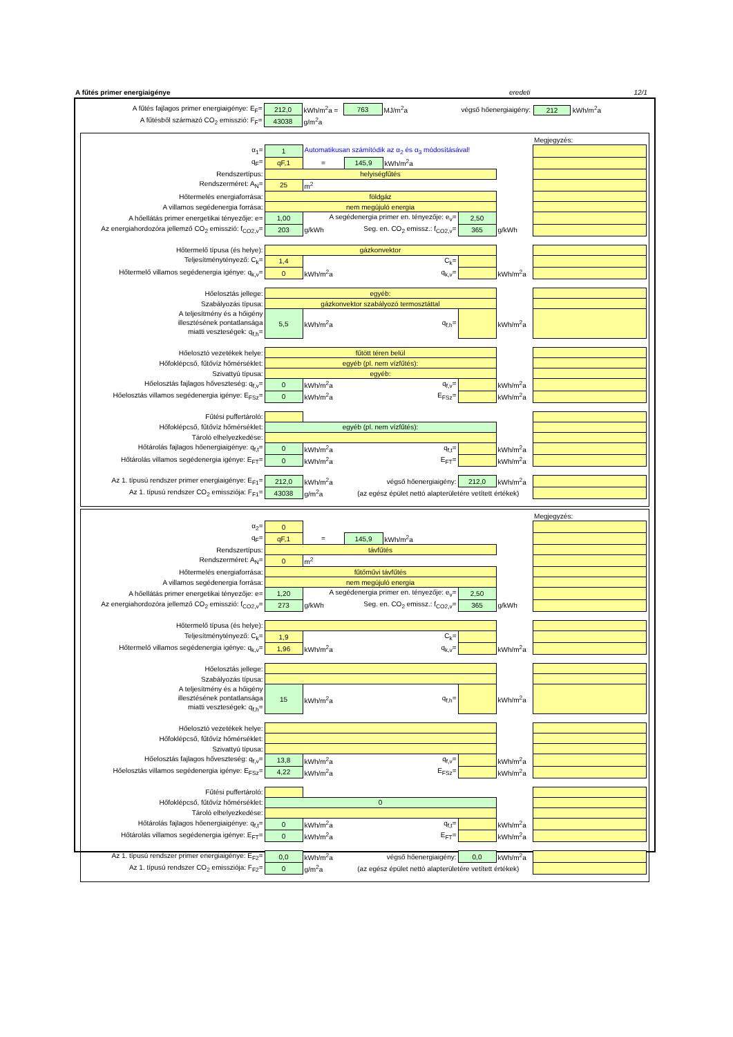A fűtés primer energiaigénye eredeti 12/1
| A fűtés fajlagos primer energiaigénye: E<sub>F</sub>= | 212,0 | kWh/m<sup>2</sup>a = | 763 | MJ/m<sup>2</sup>a | végső hőenergiaigény: | 212 kWh/m<sup>2</sup>a |
| A fűtésből származó CO<sub>2</sub> emisszió: F<sub>F</sub>= | 43038 | g/m<sup>2</sup>a | | | | |
| | | | | | | | Megjegyzés: |
| α<sub>1</sub>= | 1 | Automatikusan számítódik az α<sub>2</sub> és α<sub>3</sub> módosításával! | | | | | |
| q<sub>F</sub>= | qF,1 | = | 145,9 | kWh/m<sup>2</sup>a | | | |
| Rendszertípus: | helyiségfűtés | | | | | | |
| Rendszerméret: A<sub>N</sub>= | 25 | m<sup>2</sup> | | | | | |
| Hőtermelés energiaforrása: | földgáz | | | | | | |
| A villamos segédenergia forrása: | nem megújuló energia | | | | | | |
| A hőellátás primer energetikai tényezője: e= | 1,00 | A segédenergia primer en. tényezője: e<sub>v</sub>= | | | 2,50 | | |
| Az energiahordozóra jellemző CO<sub>2</sub> emisszió: f<sub>CO2,v</sub>= | 203 | g/kWh | Seg. en. CO<sub>2</sub> emissz.: f<sub>CO2,v</sub>= | | 365 | g/kWh | |
| Hőtermelő típusa (és helye): | gázkonvektor | | | | | | |
| Teljesítménytényező: C<sub>k</sub>= | 1,4 | C<sub>k</sub>= | | | | | |
| Hőtermelő villamos segédenergia igénye: q<sub>k,v</sub>= | 0 | kWh/m<sup>2</sup>a | q<sub>k,v</sub>= | | | kWh/m<sup>2</sup>a | |
| Hőelosztás jellege: | egyéb: | | | | | | |
| Szabályozás típusa: | gázkonvektor szabályozó termosztáttal | | | | | | |
| A teljesítmény és a hőigény illesztésének pontatlansága miatti veszteségek: q<sub>f,h</sub>= | 5,5 | kWh/m<sup>2</sup>a | q<sub>f,h</sub>= | | | kWh/m<sup>2</sup>a | |
| Hőelosztó vezetékek helye: | fűtött téren belül | | | | | | |
| Hőfoklépcső, fűtővíz hőmérséklet: | egyéb (pl. nem vízfűtés): | | | | | | |
| Szivattyú típusa: | egyéb: | | | | | | |
| Hőelosztás fajlagos hőveszteség: q<sub>f,v</sub>= | 0 | kWh/m<sup>2</sup>a | q<sub>f,v</sub>= | | | kWh/m<sup>2</sup>a | |
| Hőelosztás villamos segédenergia igénye: E<sub>FSz</sub>= | 0 | kWh/m<sup>2</sup>a | E<sub>FSz</sub>= | | | kWh/m<sup>2</sup>a | |
| Fűtési puffertároló: | | | | | | | |
| Hőfoklépcső, fűtővíz hőmérséklet: | egyéb (pl. nem vízfűtés): | | | | | | |
| Tároló elhelyezkedése: | | | | | | | |
| Hőtárolás fajlagos hőenergiaigénye: q<sub>f,t</sub>= | 0 | kWh/m<sup>2</sup>a | q<sub>f,t</sub>= | | | kWh/m<sup>2</sup>a | |
| Hőtárolás villamos segédenergia igénye: E<sub>FT</sub>= | 0 | kWh/m<sup>2</sup>a | E<sub>FT</sub>= | | | kWh/m<sup>2</sup>a | |
| Az 1. típusú rendszer primer energiaigénye: E<sub>F1</sub>= | 212,0 | kWh/m<sup>2</sup>a | végső hőenergiaigény: | | 212,0 | kWh/m<sup>2</sup>a | |
| Az 1. típusú rendszer CO<sub>2</sub> emissziója: F<sub>F1</sub>= | 43038 | g/m<sup>2</sup>a | (az egész épület nettó alapterületére vetített értékek) | | | | |
| | | | | | | | Megjegyzés: |
| α<sub>2</sub>= | 0 | | | | | | |
| q<sub>F</sub>= | qF,1 | = | 145,9 | kWh/m<sup>2</sup>a | | | |
| Rendszertípus: | távfűtés | | | | | | |
| Rendszerméret: A<sub>N</sub>= | 0 | m<sup>2</sup> | | | | | |
| Hőtermelés energiaforrása: | fűtőművi távfűtés | | | | | | |
| A villamos segédenergia forrása: | nem megújuló energia | | | | | | |
| A hőellátás primer energetikai tényezője: e= | 1,20 | A segédenergia primer en. tényezője: e<sub>v</sub>= | | | 2,50 | | |
| Az energiahordozóra jellemző CO<sub>2</sub> emisszió: f<sub>CO2,v</sub>= | 273 | g/kWh | Seg. en. CO<sub>2</sub> emissz.: f<sub>CO2,v</sub>= | | 365 | g/kWh | |
| Hőtermelő típusa (és helye): | | | | | | | |
| Teljesítménytényező: C<sub>k</sub>= | 1,9 | C<sub>k</sub>= | | | | | |
| Hőtermelő villamos segédenergia igénye: q<sub>k,v</sub>= | 1,96 | kWh/m<sup>2</sup>a | q<sub>k,v</sub>= | | | kWh/m<sup>2</sup>a | |
| Hőelosztás jellege: | | | | | | | |
| Szabályozás típusa: | | | | | | | |
| A teljesítmény és a hőigény illesztésének pontatlansága miatti veszteségek: q<sub>f,h</sub>= | 15 | kWh/m<sup>2</sup>a | q<sub>f,h</sub>= | | | kWh/m<sup>2</sup>a | |
| Hőelosztó vezetékek helye: | | | | | | | |
| Hőfoklépcső, fűtővíz hőmérséklet: | | | | | | | |
| Szivattyú típusa: | | | | | | | |
| Hőelosztás fajlagos hőveszteség: q<sub>f,v</sub>= | 13,8 | kWh/m<sup>2</sup>a | q<sub>f,v</sub>= | | | kWh/m<sup>2</sup>a | |
| Hőelosztás villamos segédenergia igénye: E<sub>FSz</sub>= | 4,22 | kWh/m<sup>2</sup>a | E<sub>FSz</sub>= | | | kWh/m<sup>2</sup>a | |
| Fűtési puffertároló: | | | | | | | |
| Hőfoklépcső, fűtővíz hőmérséklet: | 0 | | | | | | |
| Tároló elhelyezkedése: | | | | | | | |
| Hőtárolás fajlagos hőenergiaigénye: q<sub>f,t</sub>= | 0 | kWh/m<sup>2</sup>a | q<sub>f,t</sub>= | | | kWh/m<sup>2</sup>a | |
| Hőtárolás villamos segédenergia igénye: E<sub>FT</sub>= | 0 | kWh/m<sup>2</sup>a | E<sub>FT</sub>= | | | kWh/m<sup>2</sup>a | |
| Az 1. típusú rendszer primer energiaigénye: E<sub>F2</sub>= | 0,0 | kWh/m<sup>2</sup>a | végső hőenergiaigény: | | 0,0 | kWh/m<sup>2</sup>a | |
| Az 1. típusú rendszer CO<sub>2</sub> emissziója: F<sub>F2</sub>= | 0 | g/m<sup>2</sup>a | (az egész épület nettó alapterületére vetített értékek) | | | | |